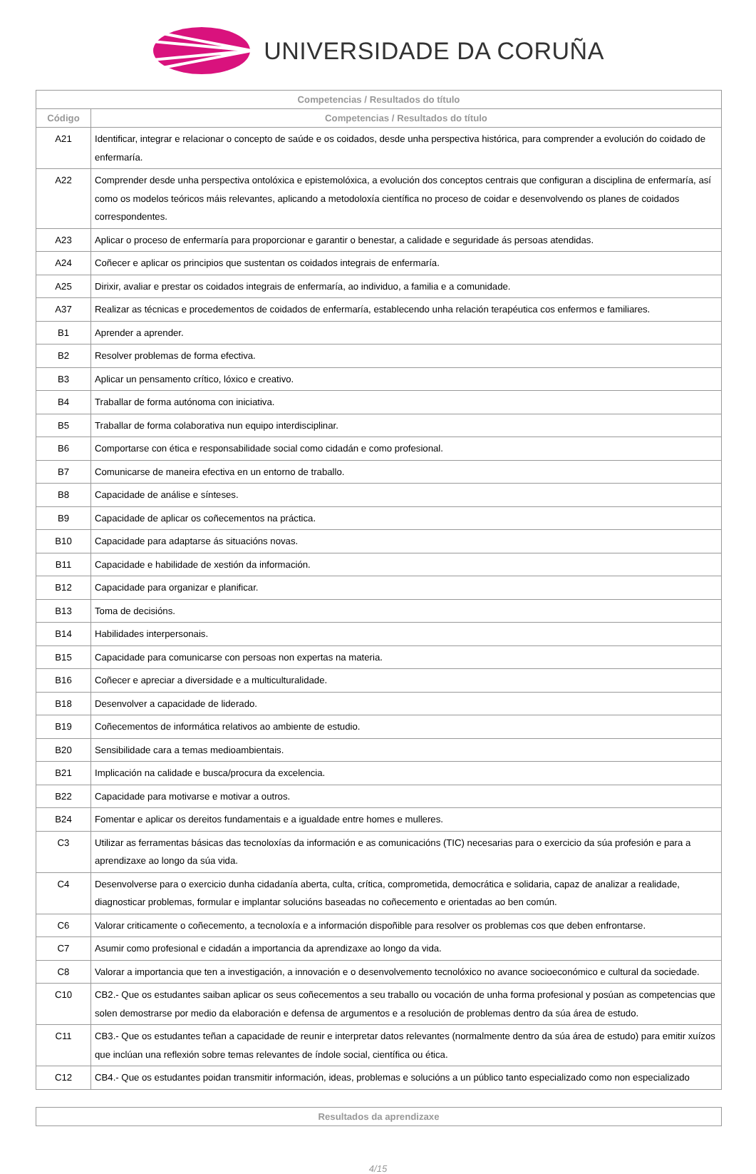UNIVERSIDADE DA CORUÑA
| Competencias / Resultados do título | |
| --- | --- |
| Código | Competencias / Resultados do título |
| A21 | Identificar, integrar e relacionar o concepto de saúde e os coidados, desde unha perspectiva histórica, para comprender a evolución do coidado de enfermaría. |
| A22 | Comprender desde unha perspectiva ontolóxica e epistemolóxica, a evolución dos conceptos centrais que configuran a disciplina de enfermaría, así como os modelos teóricos máis relevantes, aplicando a metodoloxía científica no proceso de coidar e desenvolvendo os planes de coidados correspondentes. |
| A23 | Aplicar o proceso de enfermaría para proporcionar e garantir o benestar, a calidade e seguridade ás persoas atendidas. |
| A24 | Coñecer e aplicar os principios que sustentan os coidados integrais de enfermaría. |
| A25 | Dirixir, avaliar e prestar os coidados integrais de enfermaría, ao individuo, a familia e a comunidade. |
| A37 | Realizar as técnicas e procedementos de coidados de enfermaría, establecendo unha relación terapéutica cos enfermos e familiares. |
| B1 | Aprender a aprender. |
| B2 | Resolver problemas de forma efectiva. |
| B3 | Aplicar un pensamento crítico, lóxico e creativo. |
| B4 | Traballar de forma autónoma con iniciativa. |
| B5 | Traballar de forma colaborativa nun equipo interdisciplinar. |
| B6 | Comportarse con ética e responsabilidade social como cidadán e como profesional. |
| B7 | Comunicarse de maneira efectiva en un entorno de traballo. |
| B8 | Capacidade de análise e sínteses. |
| B9 | Capacidade de aplicar os coñecementos na práctica. |
| B10 | Capacidade para adaptarse ás situacións novas. |
| B11 | Capacidade e habilidade de xestión da información. |
| B12 | Capacidade para organizar e planificar. |
| B13 | Toma de decisións. |
| B14 | Habilidades interpersonais. |
| B15 | Capacidade para comunicarse con persoas non expertas na materia. |
| B16 | Coñecer e apreciar a diversidade e a multiculturalidade. |
| B18 | Desenvolver a capacidade de liderado. |
| B19 | Coñecementos de informática relativos ao ambiente de estudio. |
| B20 | Sensibilidade cara a temas medioambientais. |
| B21 | Implicación na calidade e busca/procura da excelencia. |
| B22 | Capacidade para motivarse e motivar a outros. |
| B24 | Fomentar e aplicar os dereitos fundamentais e a igualdade entre homes e mulleres. |
| C3 | Utilizar as ferramentas básicas das tecnoloxías da información e as comunicacións (TIC) necesarias para o exercicio da súa profesión e para a aprendizaxe ao longo da súa vida. |
| C4 | Desenvolverse para o exercicio dunha cidadanía aberta, culta, crítica, comprometida, democrática e solidaria, capaz de analizar a realidade, diagnosticar problemas, formular e implantar solucións baseadas no coñecemento e orientadas ao ben común. |
| C6 | Valorar criticamente o coñecemento, a tecnoloxía e a información dispoñible para resolver os problemas cos que deben enfrontarse. |
| C7 | Asumir como profesional e cidadán a importancia da aprendizaxe ao longo da vida. |
| C8 | Valorar a importancia que ten a investigación, a innovación e o desenvolvemento tecnolóxico no avance socioeconómico e cultural da sociedade. |
| C10 | CB2.- Que os estudantes saiban aplicar os seus coñecementos a seu traballo ou vocación de unha forma profesional y posúan as competencias que solen demostrarse por medio da elaboración e defensa de argumentos e a resolución de problemas dentro da súa área de estudo. |
| C11 | CB3.- Que os estudantes teñan a capacidade de reunir e interpretar datos relevantes (normalmente dentro da súa área de estudo) para emitir xuízos que inclúan una reflexión sobre temas relevantes de índole social, científica ou ética. |
| C12 | CB4.- Que os estudantes poidan transmitir información, ideas, problemas e solucións a un público tanto especializado como non especializado |
| Resultados da aprendizaxe |
| --- |
4/15